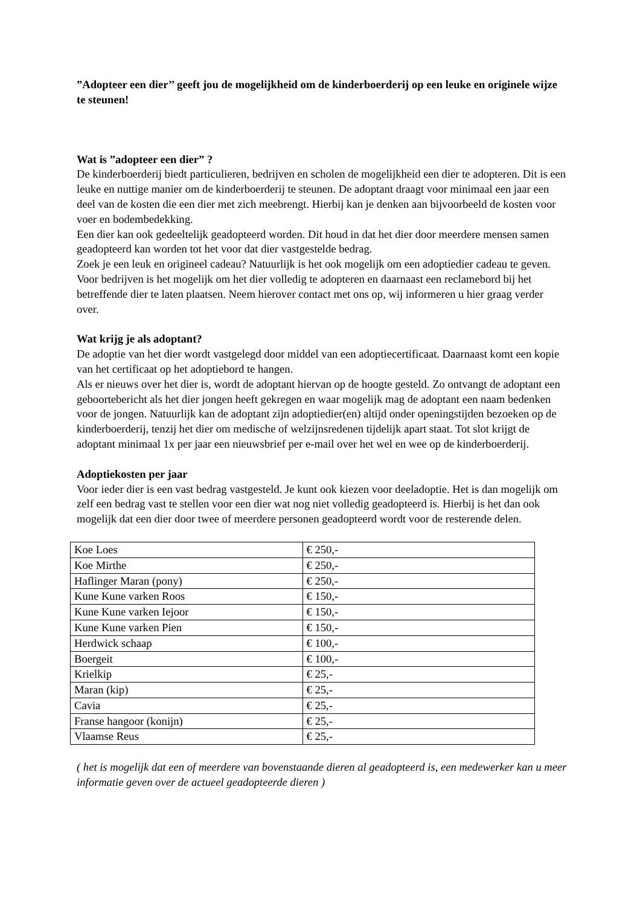”Adopteer een dier’’ geeft jou de mogelijkheid om de kinderboerderij op een leuke en originele wijze te steunen!
Wat is ”adopteer een dier” ?
De kinderboerderij biedt particulieren, bedrijven en scholen de mogelijkheid een dier te adopteren. Dit is een leuke en nuttige manier om de kinderboerderij te steunen. De adoptant draagt voor minimaal een jaar een deel van de kosten die een dier met zich meebrengt. Hierbij kan je denken aan bijvoorbeeld de kosten voor voer en bodembedekking.
Een dier kan ook gedeeltelijk geadopteerd worden. Dit houd in dat het dier door meerdere mensen samen geadopteerd kan worden tot het voor dat dier vastgestelde bedrag.
Zoek je een leuk en origineel cadeau? Natuurlijk is het ook mogelijk om een adoptiedier cadeau te geven.
Voor bedrijven is het mogelijk om het dier volledig te adopteren en daarnaast een reclamebord bij het betreffende dier te laten plaatsen. Neem hierover contact met ons op, wij informeren u hier graag verder over.
Wat krijg je als adoptant?
De adoptie van het dier wordt vastgelegd door middel van een adoptiecertificaat. Daarnaast komt een kopie van het certificaat op het adoptiebord te hangen.
Als er nieuws over het dier is, wordt de adoptant hiervan op de hoogte gesteld. Zo ontvangt de adoptant een geboortebericht als het dier jongen heeft gekregen en waar mogelijk mag de adoptant een naam bedenken voor de jongen. Natuurlijk kan de adoptant zijn adoptiedier(en) altijd onder openingstijden bezoeken op de kinderboerderij, tenzij het dier om medische of welzijnsredenen tijdelijk apart staat. Tot slot krijgt de adoptant minimaal 1x per jaar een nieuwsbrief per e-mail over het wel en wee op de kinderboerderij.
Adoptiekosten per jaar
Voor ieder dier is een vast bedrag vastgesteld. Je kunt ook kiezen voor deeladoptie. Het is dan mogelijk om zelf een bedrag vast te stellen voor een dier wat nog niet volledig geadopteerd is. Hierbij is het dan ook mogelijk dat een dier door twee of meerdere personen geadopteerd wordt voor de resterende delen.
| Koe Loes | € 250,- |
| Koe Mirthe | € 250,- |
| Haflinger Maran (pony) | € 250,- |
| Kune Kune varken Roos | € 150,- |
| Kune Kune varken Iejoor | € 150,- |
| Kune Kune varken Pien | € 150,- |
| Herdwick schaap | € 100,- |
| Boergeit | € 100,- |
| Krielkip | € 25,- |
| Maran (kip) | € 25,- |
| Cavia | € 25,- |
| Franse hangoor (konijn) | € 25,- |
| Vlaamse Reus | € 25,- |
( het is mogelijk dat een of meerdere van bovenstaande dieren al geadopteerd is, een medewerker kan u meer informatie geven over de actueel geadopteerde dieren )